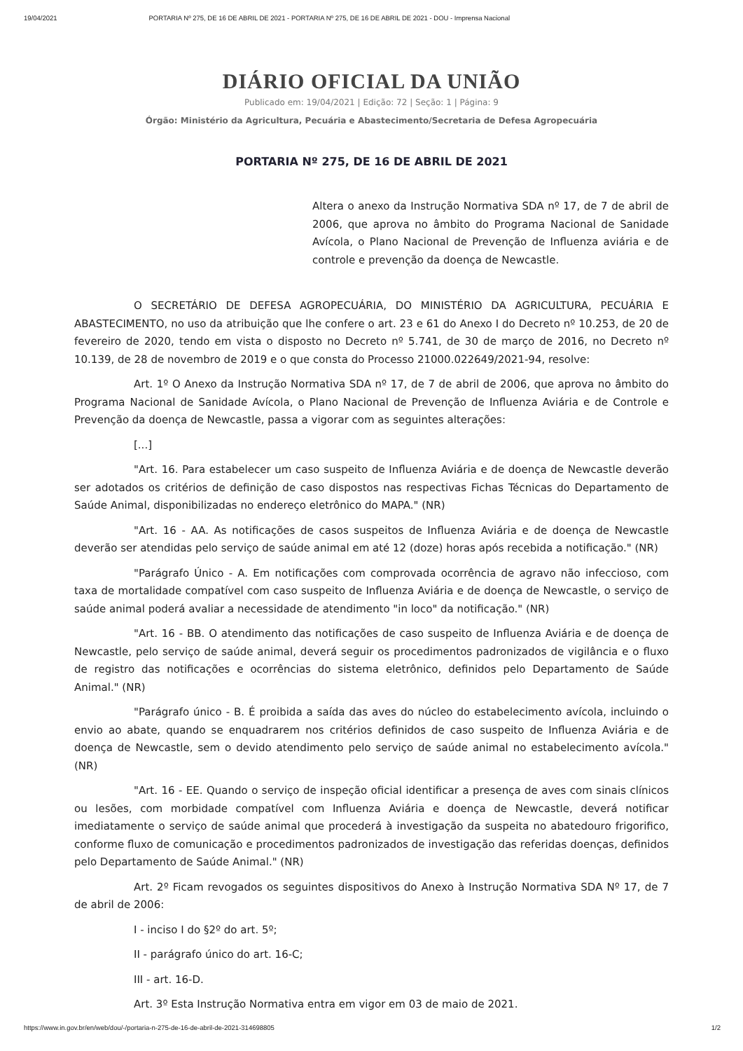19/04/2021 PORTARIA Nº 275, DE 16 DE ABRIL DE 2021 - PORTARIA Nº 275, DE 16 DE ABRIL DE 2021 - DOU - Imprensa Nacional
DIÁRIO OFICIAL DA UNIÃO
Publicado em: 19/04/2021 | Edição: 72 | Seção: 1 | Página: 9
Órgão: Ministério da Agricultura, Pecuária e Abastecimento/Secretaria de Defesa Agropecuária
PORTARIA Nº 275, DE 16 DE ABRIL DE 2021
Altera o anexo da Instrução Normativa SDA nº 17, de 7 de abril de 2006, que aprova no âmbito do Programa Nacional de Sanidade Avícola, o Plano Nacional de Prevenção de Influenza aviária e de controle e prevenção da doença de Newcastle.
O SECRETÁRIO DE DEFESA AGROPECUÁRIA, DO MINISTÉRIO DA AGRICULTURA, PECUÁRIA E ABASTECIMENTO, no uso da atribuição que lhe confere o art. 23 e 61 do Anexo I do Decreto nº 10.253, de 20 de fevereiro de 2020, tendo em vista o disposto no Decreto nº 5.741, de 30 de março de 2016, no Decreto nº 10.139, de 28 de novembro de 2019 e o que consta do Processo 21000.022649/2021-94, resolve:
Art. 1º O Anexo da Instrução Normativa SDA nº 17, de 7 de abril de 2006, que aprova no âmbito do Programa Nacional de Sanidade Avícola, o Plano Nacional de Prevenção de Influenza Aviária e de Controle e Prevenção da doença de Newcastle, passa a vigorar com as seguintes alterações:
[...]
"Art. 16. Para estabelecer um caso suspeito de Influenza Aviária e de doença de Newcastle deverão ser adotados os critérios de definição de caso dispostos nas respectivas Fichas Técnicas do Departamento de Saúde Animal, disponibilizadas no endereço eletrônico do MAPA." (NR)
"Art. 16 - AA. As notificações de casos suspeitos de Influenza Aviária e de doença de Newcastle deverão ser atendidas pelo serviço de saúde animal em até 12 (doze) horas após recebida a notificação." (NR)
"Parágrafo Único - A. Em notificações com comprovada ocorrência de agravo não infeccioso, com taxa de mortalidade compatível com caso suspeito de Influenza Aviária e de doença de Newcastle, o serviço de saúde animal poderá avaliar a necessidade de atendimento "in loco" da notificação." (NR)
"Art. 16 - BB. O atendimento das notificações de caso suspeito de Influenza Aviária e de doença de Newcastle, pelo serviço de saúde animal, deverá seguir os procedimentos padronizados de vigilância e o fluxo de registro das notificações e ocorrências do sistema eletrônico, definidos pelo Departamento de Saúde Animal." (NR)
"Parágrafo único - B. É proibida a saída das aves do núcleo do estabelecimento avícola, incluindo o envio ao abate, quando se enquadrarem nos critérios definidos de caso suspeito de Influenza Aviária e de doença de Newcastle, sem o devido atendimento pelo serviço de saúde animal no estabelecimento avícola." (NR)
"Art. 16 - EE. Quando o serviço de inspeção oficial identificar a presença de aves com sinais clínicos ou lesões, com morbidade compatível com Influenza Aviária e doença de Newcastle, deverá notificar imediatamente o serviço de saúde animal que procederá à investigação da suspeita no abatedouro frigorifico, conforme fluxo de comunicação e procedimentos padronizados de investigação das referidas doenças, definidos pelo Departamento de Saúde Animal." (NR)
Art. 2º Ficam revogados os seguintes dispositivos do Anexo à Instrução Normativa SDA Nº 17, de 7 de abril de 2006:
I - inciso I do §2º do art. 5º;
II - parágrafo único do art. 16-C;
III - art. 16-D.
Art. 3º Esta Instrução Normativa entra em vigor em 03 de maio de 2021.
https://www.in.gov.br/en/web/dou/-/portaria-n-275-de-16-de-abril-de-2021-314698805 1/2